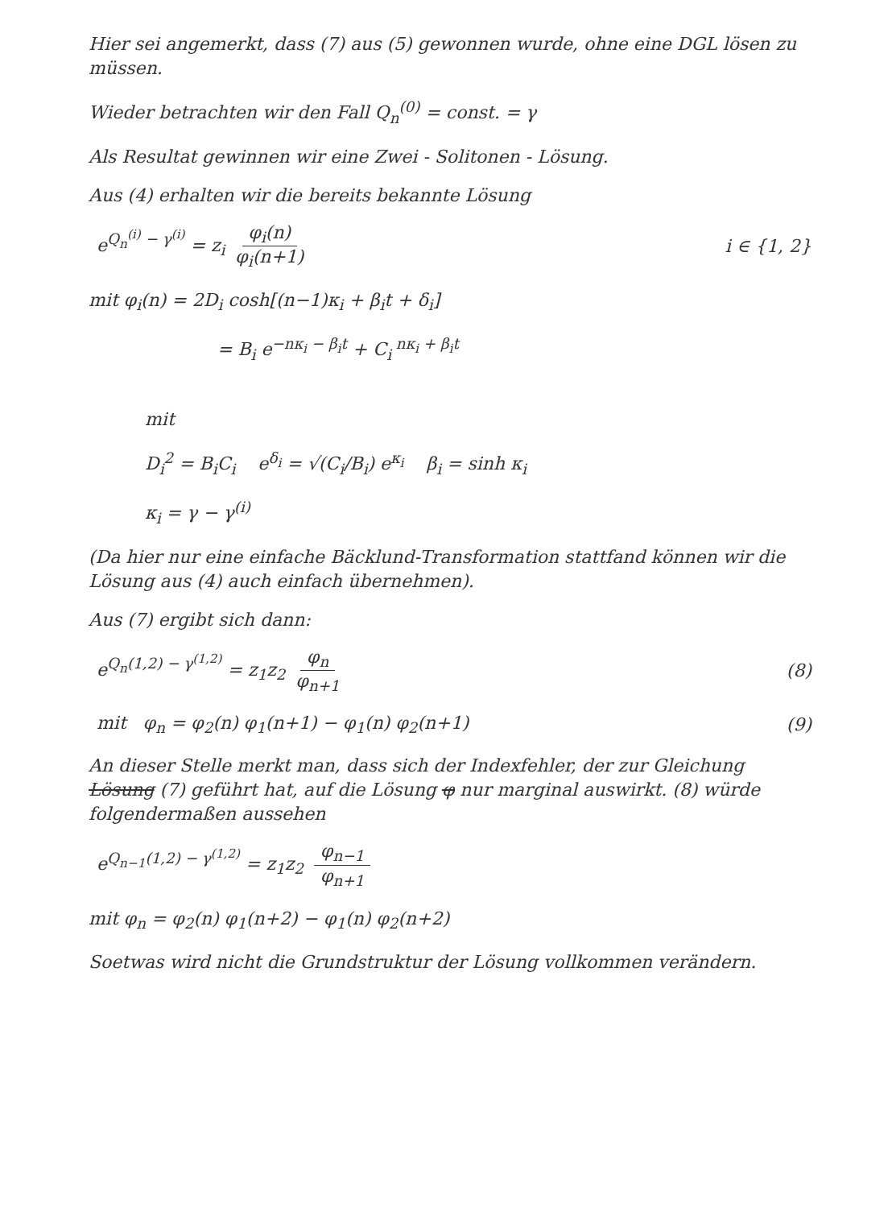Hier sei angemerkt, dass (7) aus (5) gewonnen wurde, ohne eine DGL lösen zu müssen.
Wieder betrachten wir den Fall Q<sub>n</sub><sup>(0)</sup> = const. = γ
Als Resultat gewinnen wir eine Zwei - Solitonen - Lösung.
Aus (4) erhalten wir die bereits bekannte Lösung
e<sup>Q<sub>n</sub><sup>(i)</sup> − γ<sup>(i)</sup></sup> = z<sub>i</sub> φ<sub>i</sub>(n) φ<sub>i</sub>(n+1) i ∈ {1, 2}
mit φ<sub>i</sub>(n) = 2D<sub>i</sub> cosh[(n−1)κ<sub>i</sub> + β<sub>i</sub>t + δ<sub>i</sub>]
= B<sub>i</sub> e<sup>−nκ<sub>i</sub> − β<sub>i</sub>t</sup> + C<sub>i</sub><sup>nκ<sub>i</sub> + β<sub>i</sub>t</sup>
mit
D<sub>i</sub><sup>2</sup> = B<sub>i</sub>C<sub>i</sub> e<sup>δ<sub>i</sub></sup> = √(C<sub>i</sub>/B<sub>i</sub>) e<sup>κ<sub>i</sub></sup> β<sub>i</sub> = sinh κ<sub>i</sub>
κ<sub>i</sub> = γ − γ<sup>(i)</sup>
(Da hier nur eine einfache Bäcklund-Transformation stattfand können wir die Lösung aus (4) auch einfach übernehmen).
Aus (7) ergibt sich dann:
e<sup>Q<sub>n</sub>(1,2) − γ<sup>(1,2)</sup></sup> = z<sub>1</sub>z<sub>2</sub> φ<sub>n</sub> φ<sub>n+1</sub> (8)
mit φ<sub>n</sub> = φ<sub>2</sub>(n) φ<sub>1</sub>(n+1) − φ<sub>1</sub>(n) φ<sub>2</sub>(n+1) (9)
An dieser Stelle merkt man, dass sich der Indexfehler, der zur Gleichung Lösung (7) geführt hat, auf die Lösung φ nur marginal auswirkt. (8) würde folgendermaßen aussehen
e<sup>Q<sub>n−1</sub>(1,2) − γ<sup>(1,2)</sup></sup> = z<sub>1</sub>z<sub>2</sub> φ<sub>n−1</sub> φ<sub>n+1</sub>
mit φ<sub>n</sub> = φ<sub>2</sub>(n) φ<sub>1</sub>(n+2) − φ<sub>1</sub>(n) φ<sub>2</sub>(n+2)
Soetwas wird nicht die Grundstruktur der Lösung vollkommen verändern.